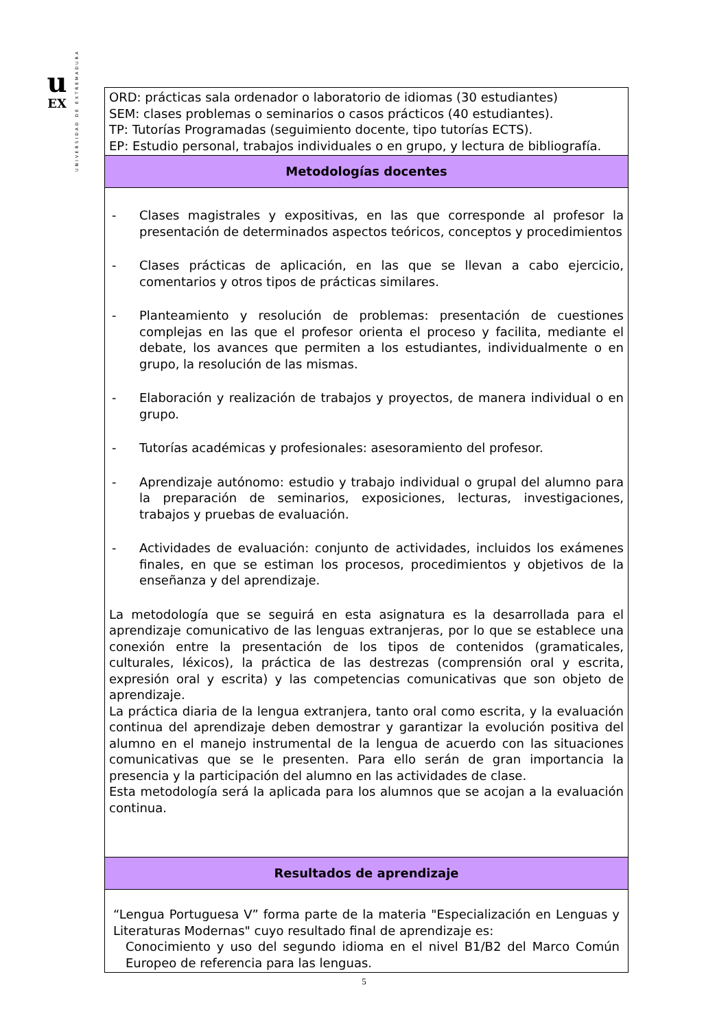u
EX
UNIVERSIDAD DE EXTREMADURA
| ORD: prácticas sala ordenador o laboratorio de idiomas (30 estudiantes) SEM: clases problemas o seminarios o casos prácticos (40 estudiantes). TP: Tutorías Programadas (seguimiento docente, tipo tutorías ECTS). EP: Estudio personal, trabajos individuales o en grupo, y lectura de bibliografía. |
| Metodologías docentes |
| - Clases magistrales y expositivas, en las que corresponde al profesor la presentación de determinados aspectos teóricos, conceptos y procedimientos - Clases prácticas de aplicación, en las que se llevan a cabo ejercicio, comentarios y otros tipos de prácticas similares. - Planteamiento y resolución de problemas: presentación de cuestiones complejas en las que el profesor orienta el proceso y facilita, mediante el debate, los avances que permiten a los estudiantes, individualmente o en grupo, la resolución de las mismas. - Elaboración y realización de trabajos y proyectos, de manera individual o en grupo. - Tutorías académicas y profesionales: asesoramiento del profesor. - Aprendizaje autónomo: estudio y trabajo individual o grupal del alumno para la preparación de seminarios, exposiciones, lecturas, investigaciones, trabajos y pruebas de evaluación. - Actividades de evaluación: conjunto de actividades, incluidos los exámenes finales, en que se estiman los procesos, procedimientos y objetivos de la enseñanza y del aprendizaje. La metodología que se seguirá en esta asignatura es la desarrollada para el aprendizaje comunicativo de las lenguas extranjeras, por lo que se establece una conexión entre la presentación de los tipos de contenidos (gramaticales, culturales, léxicos), la práctica de las destrezas (comprensión oral y escrita, expresión oral y escrita) y las competencias comunicativas que son objeto de aprendizaje. La práctica diaria de la lengua extranjera, tanto oral como escrita, y la evaluación continua del aprendizaje deben demostrar y garantizar la evolución positiva del alumno en el manejo instrumental de la lengua de acuerdo con las situaciones comunicativas que se le presenten. Para ello serán de gran importancia la presencia y la participación del alumno en las actividades de clase. Esta metodología será la aplicada para los alumnos que se acojan a la evaluación continua. |
| Resultados de aprendizaje |
| “Lengua Portuguesa V” forma parte de la materia "Especialización en Lenguas y Literaturas Modernas" cuyo resultado final de aprendizaje es: Conocimiento y uso del segundo idioma en el nivel B1/B2 del Marco Común Europeo de referencia para las lenguas. |
5